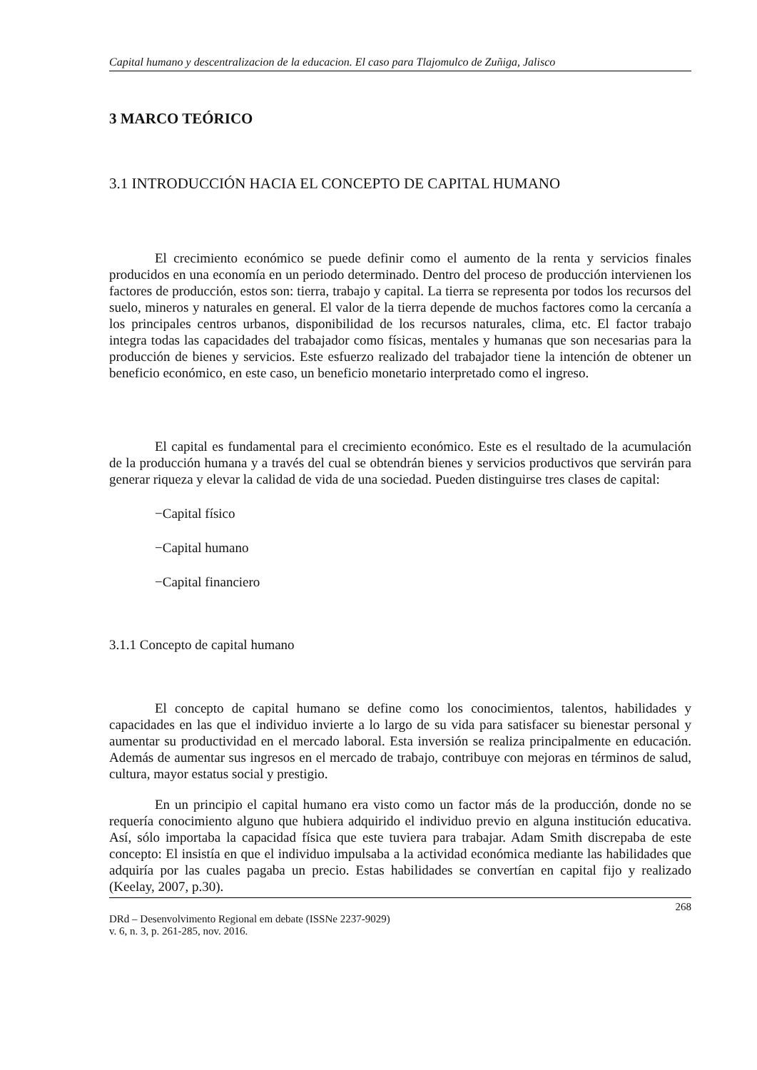Capital humano y descentralizacion de la educacion. El caso para Tlajomulco de Zuñiga, Jalisco
3 MARCO TEÓRICO
3.1 INTRODUCCIÓN HACIA EL CONCEPTO DE CAPITAL HUMANO
El crecimiento económico se puede definir como el aumento de la renta y servicios finales producidos en una economía en un periodo determinado. Dentro del proceso de producción intervienen los factores de producción, estos son: tierra, trabajo y capital. La tierra se representa por todos los recursos del suelo, mineros y naturales en general. El valor de la tierra depende de muchos factores como la cercanía a los principales centros urbanos, disponibilidad de los recursos naturales, clima, etc. El factor trabajo integra todas las capacidades del trabajador como físicas, mentales y humanas que son necesarias para la producción de bienes y servicios. Este esfuerzo realizado del trabajador tiene la intención de obtener un beneficio económico, en este caso, un beneficio monetario interpretado como el ingreso.
El capital es fundamental para el crecimiento económico. Este es el resultado de la acumulación de la producción humana y a través del cual se obtendrán bienes y servicios productivos que servirán para generar riqueza y elevar la calidad de vida de una sociedad. Pueden distinguirse tres clases de capital:
−Capital físico
−Capital humano
−Capital financiero
3.1.1 Concepto de capital humano
El concepto de capital humano se define como los conocimientos, talentos, habilidades y capacidades en las que el individuo invierte a lo largo de su vida para satisfacer su bienestar personal y aumentar su productividad en el mercado laboral. Esta inversión se realiza principalmente en educación. Además de aumentar sus ingresos en el mercado de trabajo, contribuye con mejoras en términos de salud, cultura, mayor estatus social y prestigio.
En un principio el capital humano era visto como un factor más de la producción, donde no se requería conocimiento alguno que hubiera adquirido el individuo previo en alguna institución educativa. Así, sólo importaba la capacidad física que este tuviera para trabajar. Adam Smith discrepaba de este concepto: El insistía en que el individuo impulsaba a la actividad económica mediante las habilidades que adquiría por las cuales pagaba un precio. Estas habilidades se convertían en capital fijo y realizado (Keelay, 2007, p.30).
268
DRd – Desenvolvimento Regional em debate (ISSNe 2237-9029)
v. 6, n. 3, p. 261-285, nov. 2016.